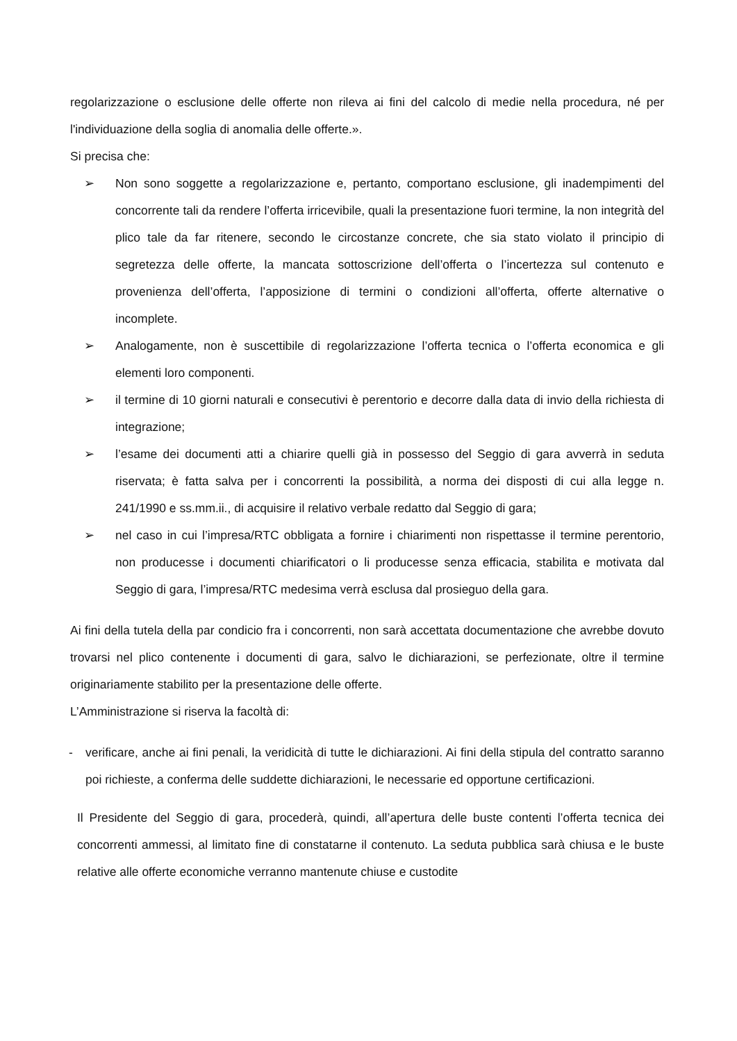regolarizzazione o esclusione delle offerte non rileva ai fini del calcolo di medie nella procedura, né per l'individuazione della soglia di anomalia delle offerte.».
Si precisa che:
➢ Non sono soggette a regolarizzazione e, pertanto, comportano esclusione, gli inadempimenti del concorrente tali da rendere l’offerta irricevibile, quali la presentazione fuori termine, la non integrità del plico tale da far ritenere, secondo le circostanze concrete, che sia stato violato il principio di segretezza delle offerte, la mancata sottoscrizione dell’offerta o l’incertezza sul contenuto e provenienza dell’offerta, l’apposizione di termini o condizioni all’offerta, offerte alternative o incomplete.
➢ Analogamente, non è suscettibile di regolarizzazione l’offerta tecnica o l’offerta economica e gli elementi loro componenti.
➢ il termine di 10 giorni naturali e consecutivi è perentorio e decorre dalla data di invio della richiesta di integrazione;
➢ l’esame dei documenti atti a chiarire quelli già in possesso del Seggio di gara avverrà in seduta riservata; è fatta salva per i concorrenti la possibilità, a norma dei disposti di cui alla legge n. 241/1990 e ss.mm.ii., di acquisire il relativo verbale redatto dal Seggio di gara;
➢ nel caso in cui l’impresa/RTC obbligata a fornire i chiarimenti non rispettasse il termine perentorio, non producesse i documenti chiarificatori o li producesse senza efficacia, stabilita e motivata dal Seggio di gara, l’impresa/RTC medesima verrà esclusa dal prosieguo della gara.
Ai fini della tutela della par condicio fra i concorrenti, non sarà accettata documentazione che avrebbe dovuto trovarsi nel plico contenente i documenti di gara, salvo le dichiarazioni, se perfezionate, oltre il termine originariamente stabilito per la presentazione delle offerte.
L’Amministrazione si riserva la facoltà di:
- verificare, anche ai fini penali, la veridicità di tutte le dichiarazioni. Ai fini della stipula del contratto saranno poi richieste, a conferma delle suddette dichiarazioni, le necessarie ed opportune certificazioni.
Il Presidente del Seggio di gara, procederà, quindi, all’apertura delle buste contenti l’offerta tecnica dei concorrenti ammessi, al limitato fine di constatarne il contenuto. La seduta pubblica sarà chiusa e le buste relative alle offerte economiche verranno mantenute chiuse e custodite